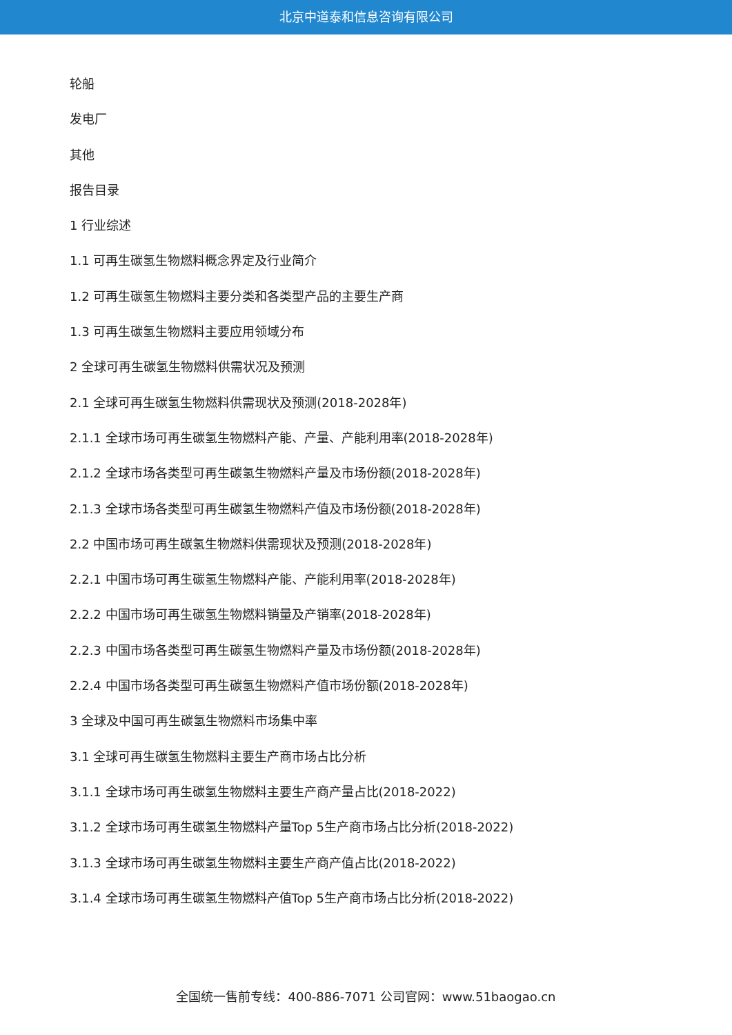北京中道泰和信息咨询有限公司
轮船
发电厂
其他
报告目录
1 行业综述
1.1 可再生碳氢生物燃料概念界定及行业简介
1.2 可再生碳氢生物燃料主要分类和各类型产品的主要生产商
1.3 可再生碳氢生物燃料主要应用领域分布
2 全球可再生碳氢生物燃料供需状况及预测
2.1 全球可再生碳氢生物燃料供需现状及预测(2018-2028年)
2.1.1 全球市场可再生碳氢生物燃料产能、产量、产能利用率(2018-2028年)
2.1.2 全球市场各类型可再生碳氢生物燃料产量及市场份额(2018-2028年)
2.1.3 全球市场各类型可再生碳氢生物燃料产值及市场份额(2018-2028年)
2.2 中国市场可再生碳氢生物燃料供需现状及预测(2018-2028年)
2.2.1 中国市场可再生碳氢生物燃料产能、产能利用率(2018-2028年)
2.2.2 中国市场可再生碳氢生物燃料销量及产销率(2018-2028年)
2.2.3 中国市场各类型可再生碳氢生物燃料产量及市场份额(2018-2028年)
2.2.4 中国市场各类型可再生碳氢生物燃料产值市场份额(2018-2028年)
3 全球及中国可再生碳氢生物燃料市场集中率
3.1 全球可再生碳氢生物燃料主要生产商市场占比分析
3.1.1 全球市场可再生碳氢生物燃料主要生产商产量占比(2018-2022)
3.1.2 全球市场可再生碳氢生物燃料产量Top 5生产商市场占比分析(2018-2022)
3.1.3 全球市场可再生碳氢生物燃料主要生产商产值占比(2018-2022)
3.1.4 全球市场可再生碳氢生物燃料产值Top 5生产商市场占比分析(2018-2022)
全国统一售前专线：400-886-7071 公司官网：www.51baogao.cn